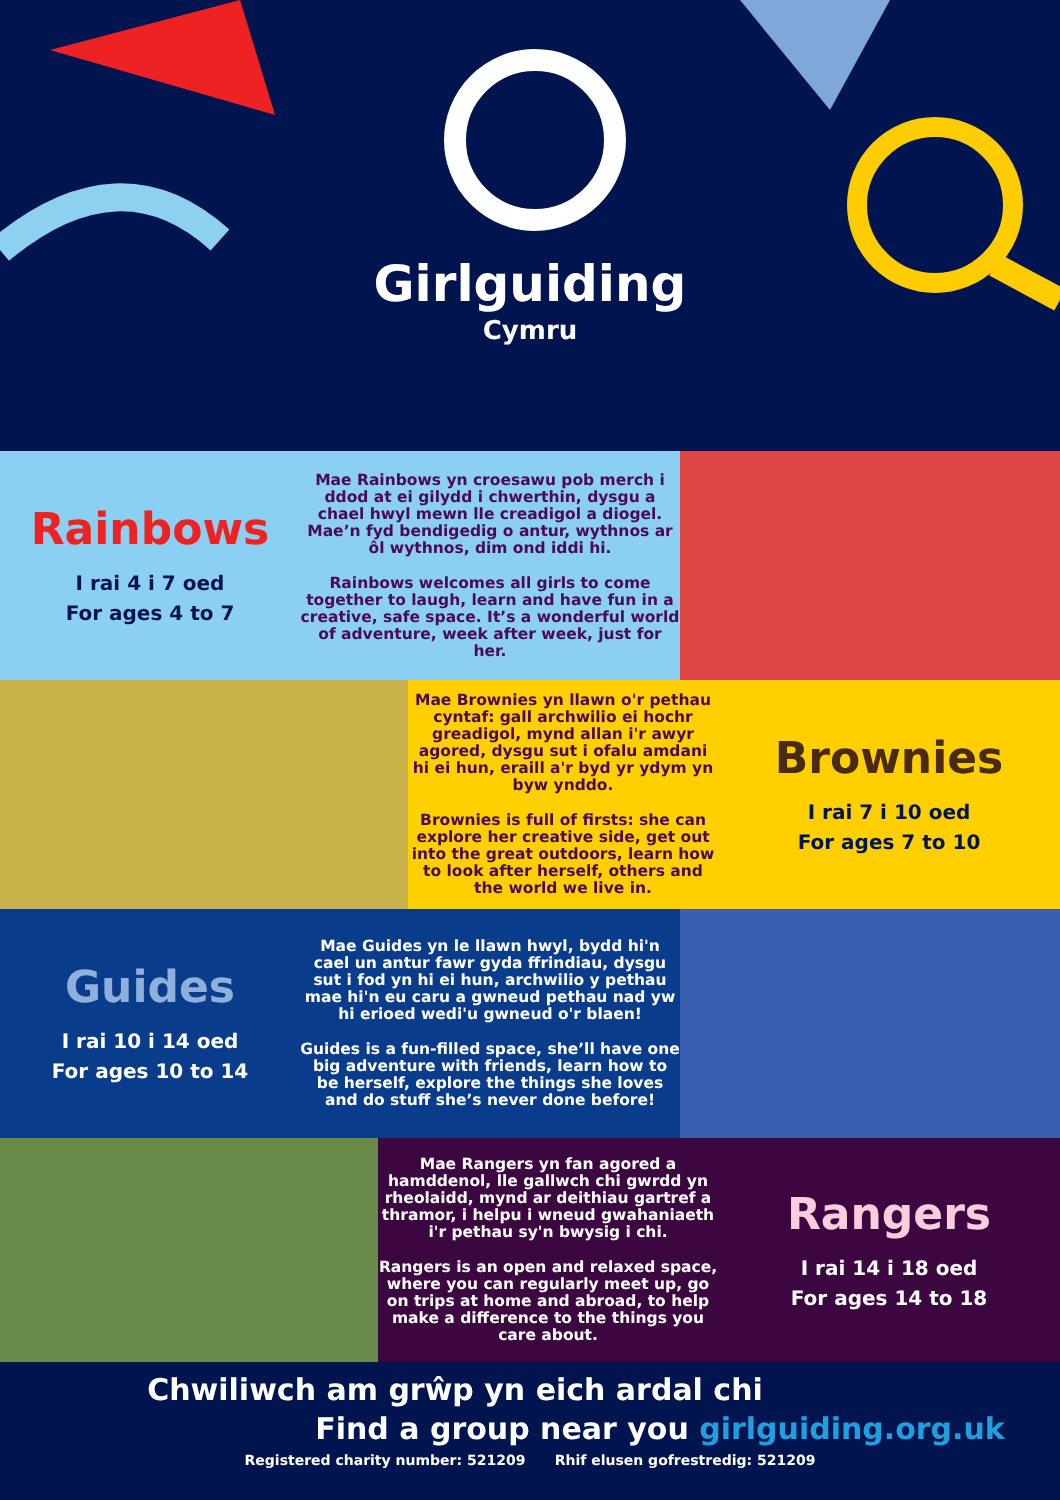Girlguiding
Cymru
Rainbows
I rai 4 i 7 oed
For ages 4 to 7
Mae Rainbows yn croesawu pob merch i ddod at ei gilydd i chwerthin, dysgu a chael hwyl mewn lle creadigol a diogel. Mae’n fyd bendigedig o antur, wythnos ar ôl wythnos, dim ond iddi hi.
Rainbows welcomes all girls to come together to laugh, learn and have fun in a creative, safe space. It’s a wonderful world of adventure, week after week, just for her.
Mae Brownies yn llawn o'r pethau cyntaf: gall archwilio ei hochr greadigol, mynd allan i'r awyr agored, dysgu sut i ofalu amdani hi ei hun, eraill a'r byd yr ydym yn byw ynddo.
Brownies is full of firsts: she can explore her creative side, get out into the great outdoors, learn how to look after herself, others and the world we live in.
Brownies
I rai 7 i 10 oed
For ages 7 to 10
Guides
I rai 10 i 14 oed
For ages 10 to 14
Mae Guides yn le llawn hwyl, bydd hi'n cael un antur fawr gyda ffrindiau, dysgu sut i fod yn hi ei hun, archwilio y pethau mae hi'n eu caru a gwneud pethau nad yw hi erioed wedi'u gwneud o'r blaen!
Guides is a fun-filled space, she’ll have one big adventure with friends, learn how to be herself, explore the things she loves and do stuff she’s never done before!
Mae Rangers yn fan agored a hamddenol, lle gallwch chi gwrdd yn rheolaidd, mynd ar deithiau gartref a thramor, i helpu i wneud gwahaniaeth i'r pethau sy'n bwysig i chi.
Rangers is an open and relaxed space, where you can regularly meet up, go on trips at home and abroad, to help make a difference to the things you care about.
Rangers
I rai 14 i 18 oed
For ages 14 to 18
Chwiliwch am grŵp yn eich ardal chi
Find a group near you girlguiding.org.uk
Registered charity number: 521209 Rhif elusen gofrestredig: 521209